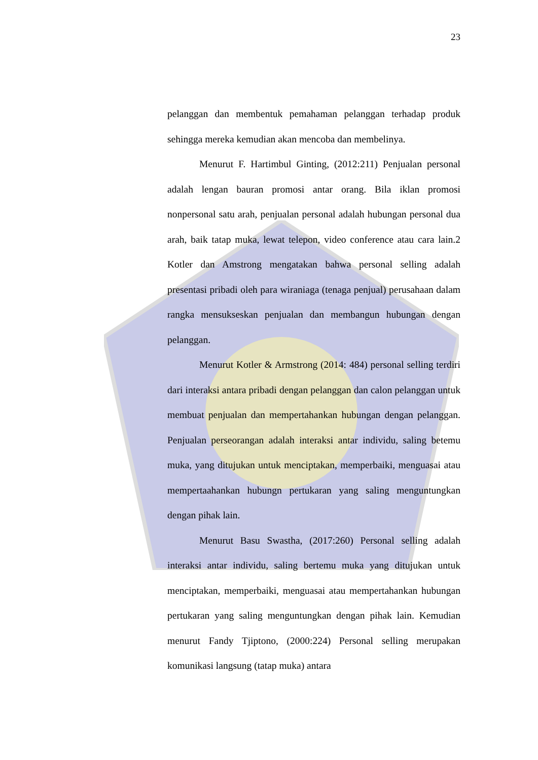23
pelanggan dan membentuk pemahaman pelanggan terhadap produk sehingga mereka kemudian akan mencoba dan membelinya.
Menurut F. Hartimbul Ginting, (2012:211) Penjualan personal adalah lengan bauran promosi antar orang. Bila iklan promosi nonpersonal satu arah, penjualan personal adalah hubungan personal dua arah, baik tatap muka, lewat telepon, video conference atau cara lain.2 Kotler dan Amstrong mengatakan bahwa personal selling adalah presentasi pribadi oleh para wiraniaga (tenaga penjual) perusahaan dalam rangka mensukseskan penjualan dan membangun hubungan dengan pelanggan.
Menurut Kotler & Armstrong (2014: 484) personal selling terdiri dari interaksi antara pribadi dengan pelanggan dan calon pelanggan untuk membuat penjualan dan mempertahankan hubungan dengan pelanggan. Penjualan perseorangan adalah interaksi antar individu, saling betemu muka, yang ditujukan untuk menciptakan, memperbaiki, menguasai atau mempertaahankan hubungn pertukaran yang saling menguntungkan dengan pihak lain.
Menurut Basu Swastha, (2017:260) Personal selling adalah interaksi antar individu, saling bertemu muka yang ditujukan untuk menciptakan, memperbaiki, menguasai atau mempertahankan hubungan pertukaran yang saling menguntungkan dengan pihak lain. Kemudian menurut Fandy Tjiptono, (2000:224) Personal selling merupakan komunikasi langsung (tatap muka) antara